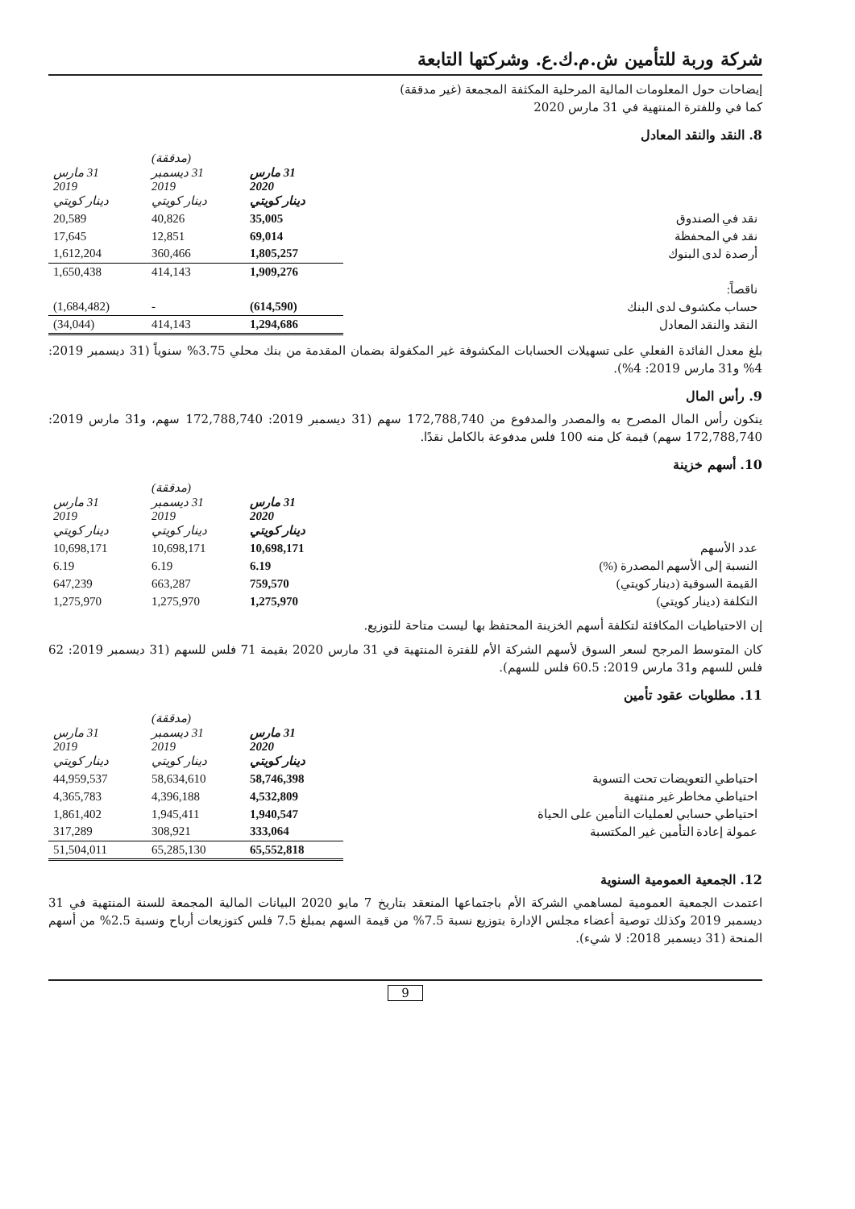شركة وربة للتأمين ش.م.ك.ع. وشركتها التابعة
إيضاحات حول المعلومات المالية المرحلية المكثفة المجمعة (غير مدققة)
كما في وللفترة المنتهية في 31 مارس 2020
8. النقد والنقد المعادل
| | 31 مارس 2020 دينار كويتي | (مدققة) 31 ديسمبر 2019 دينار كويتي | 31 مارس 2019 دينار كويتي |
| نقد في الصندوق | 35,005 | 40,826 | 20,589 |
| نقد في المحفظة | 69,014 | 12,851 | 17,645 |
| أرصدة لدى البنوك | 1,805,257 | 360,466 | 1,612,204 |
| | 1,909,276 | 414,143 | 1,650,438 |
| ناقصاً: | | | |
| حساب مكشوف لدى البنك | (614,590) | - | (1,684,482) |
| النقد والنقد المعادل | 1,294,686 | 414,143 | (34,044) |
بلغ معدل الفائدة الفعلي على تسهيلات الحسابات المكشوفة غير المكفولة بضمان المقدمة من بنك محلي 3.75% سنوياً (31 ديسمبر 2019: 4% و31 مارس 2019: 4%).
9. رأس المال
يتكون رأس المال المصرح به والمصدر والمدفوع من 172,788,740 سهم (31 ديسمبر 2019: 172,788,740 سهم، و31 مارس 2019: 172,788,740 سهم) قيمة كل منه 100 فلس مدفوعة بالكامل نقدًا.
10. أسهم خزينة
| | 31 مارس 2020 دينار كويتي | (مدققة) 31 ديسمبر 2019 دينار كويتي | 31 مارس 2019 دينار كويتي |
| عدد الأسهم | 10,698,171 | 10,698,171 | 10,698,171 |
| النسبة إلى الأسهم المصدرة (%) | 6.19 | 6.19 | 6.19 |
| القيمة السوقية (دينار كويتي) | 759,570 | 663,287 | 647,239 |
| التكلفة (دينار كويتي) | 1,275,970 | 1,275,970 | 1,275,970 |
إن الاحتياطيات المكافئة لتكلفة أسهم الخزينة المحتفظ بها ليست متاحة للتوزيع.
كان المتوسط المرجح لسعر السوق لأسهم الشركة الأم للفترة المنتهية في 31 مارس 2020 بقيمة 71 فلس للسهم (31 ديسمبر 2019: 62 فلس للسهم و31 مارس 2019: 60.5 فلس للسهم).
11. مطلوبات عقود تأمين
| | 31 مارس 2020 دينار كويتي | (مدققة) 31 ديسمبر 2019 دينار كويتي | 31 مارس 2019 دينار كويتي |
| احتياطي التعويضات تحت التسوية | 58,746,398 | 58,634,610 | 44,959,537 |
| احتياطي مخاطر غير منتهية | 4,532,809 | 4,396,188 | 4,365,783 |
| احتياطي حسابي لعمليات التأمين على الحياة | 1,940,547 | 1,945,411 | 1,861,402 |
| عمولة إعادة التأمين غير المكتسبة | 333,064 | 308,921 | 317,289 |
| | 65,552,818 | 65,285,130 | 51,504,011 |
12. الجمعية العمومية السنوية
اعتمدت الجمعية العمومية لمساهمي الشركة الأم باجتماعها المنعقد بتاريخ 7 مايو 2020 البيانات المالية المجمعة للسنة المنتهية في 31 ديسمبر 2019 وكذلك توصية أعضاء مجلس الإدارة بتوزيع نسبة 7.5% من قيمة السهم بمبلغ 7.5 فلس كتوزيعات أرباح ونسبة 2.5% من أسهم المنحة (31 ديسمبر 2018: لا شيء).
9